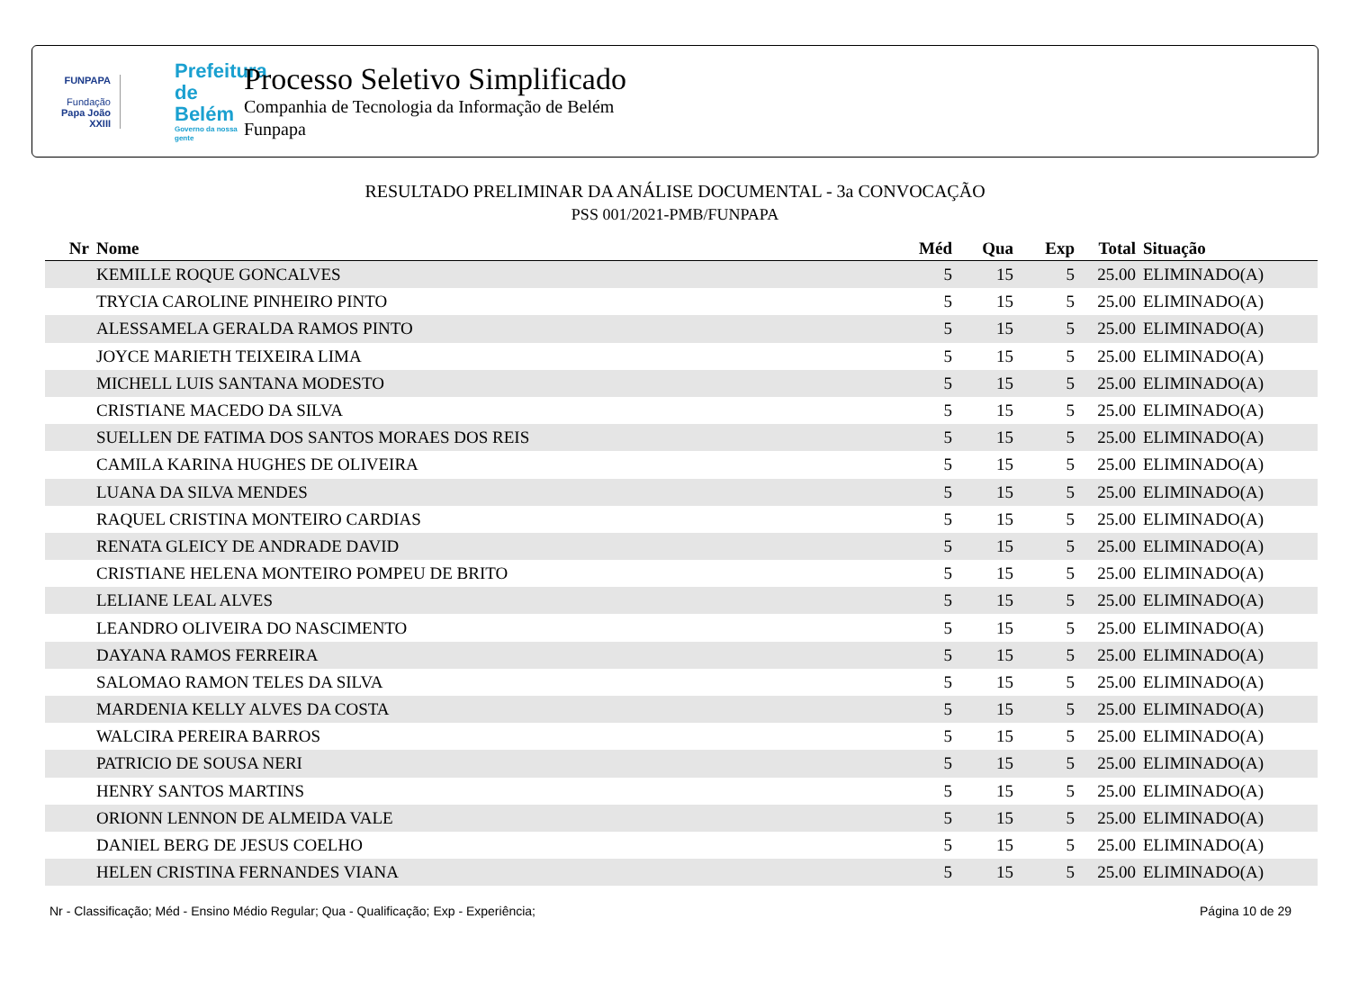FUNPAPA
Fundação
Papa João XXIII
Prefeitura de Belém
Governo da nossa gente
Processo Seletivo Simplificado
Companhia de Tecnologia da Informação de Belém
Funpapa
RESULTADO PRELIMINAR DA ANÁLISE DOCUMENTAL - 3a CONVOCAÇÃO
PSS 001/2021-PMB/FUNPAPA
| Nr | Nome | Méd | Qua | Exp | Total | Situação |
| --- | --- | --- | --- | --- | --- | --- |
| | KEMILLE ROQUE GONCALVES | 5 | 15 | 5 | 25.00 | ELIMINADO(A) |
| | TRYCIA CAROLINE PINHEIRO PINTO | 5 | 15 | 5 | 25.00 | ELIMINADO(A) |
| | ALESSAMELA GERALDA RAMOS PINTO | 5 | 15 | 5 | 25.00 | ELIMINADO(A) |
| | JOYCE MARIETH TEIXEIRA LIMA | 5 | 15 | 5 | 25.00 | ELIMINADO(A) |
| | MICHELL LUIS SANTANA MODESTO | 5 | 15 | 5 | 25.00 | ELIMINADO(A) |
| | CRISTIANE MACEDO DA SILVA | 5 | 15 | 5 | 25.00 | ELIMINADO(A) |
| | SUELLEN DE FATIMA DOS SANTOS MORAES DOS REIS | 5 | 15 | 5 | 25.00 | ELIMINADO(A) |
| | CAMILA KARINA HUGHES DE OLIVEIRA | 5 | 15 | 5 | 25.00 | ELIMINADO(A) |
| | LUANA DA SILVA MENDES | 5 | 15 | 5 | 25.00 | ELIMINADO(A) |
| | RAQUEL CRISTINA MONTEIRO CARDIAS | 5 | 15 | 5 | 25.00 | ELIMINADO(A) |
| | RENATA GLEICY DE ANDRADE DAVID | 5 | 15 | 5 | 25.00 | ELIMINADO(A) |
| | CRISTIANE HELENA MONTEIRO POMPEU DE BRITO | 5 | 15 | 5 | 25.00 | ELIMINADO(A) |
| | LELIANE LEAL ALVES | 5 | 15 | 5 | 25.00 | ELIMINADO(A) |
| | LEANDRO OLIVEIRA DO NASCIMENTO | 5 | 15 | 5 | 25.00 | ELIMINADO(A) |
| | DAYANA RAMOS FERREIRA | 5 | 15 | 5 | 25.00 | ELIMINADO(A) |
| | SALOMAO RAMON TELES DA SILVA | 5 | 15 | 5 | 25.00 | ELIMINADO(A) |
| | MARDENIA KELLY ALVES DA COSTA | 5 | 15 | 5 | 25.00 | ELIMINADO(A) |
| | WALCIRA PEREIRA BARROS | 5 | 15 | 5 | 25.00 | ELIMINADO(A) |
| | PATRICIO DE SOUSA NERI | 5 | 15 | 5 | 25.00 | ELIMINADO(A) |
| | HENRY SANTOS MARTINS | 5 | 15 | 5 | 25.00 | ELIMINADO(A) |
| | ORIONN LENNON DE ALMEIDA VALE | 5 | 15 | 5 | 25.00 | ELIMINADO(A) |
| | DANIEL BERG DE JESUS COELHO | 5 | 15 | 5 | 25.00 | ELIMINADO(A) |
| | HELEN CRISTINA FERNANDES VIANA | 5 | 15 | 5 | 25.00 | ELIMINADO(A) |
Nr - Classificação; Méd - Ensino Médio Regular; Qua - Qualificação; Exp - Experiência; Página 10 de 29